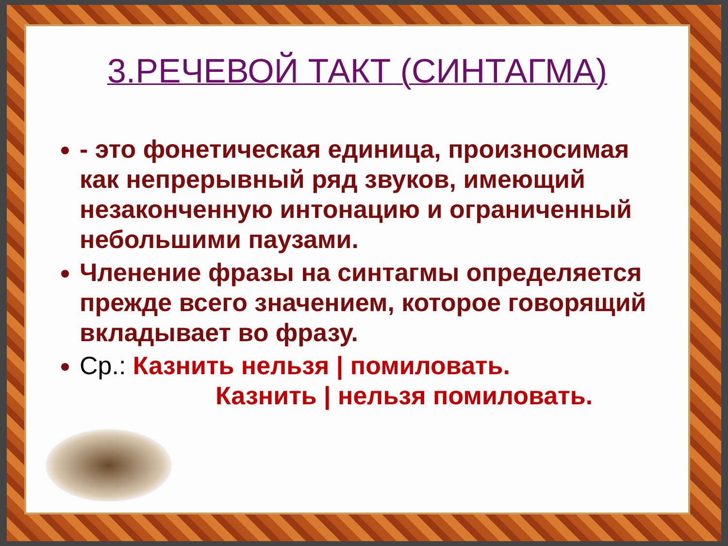3.РЕЧЕВОЙ ТАКТ (СИНТАГМА)
- это фонетическая единица, произносимая как непрерывный ряд звуков, имеющий незаконченную интонацию и ограниченный небольшими паузами.
Членение фразы на синтагмы определяется прежде всего значением, которое говорящий вкладывает во фразу.
Ср.: Казнить нельзя | помиловать.
Казнить | нельзя помиловать.